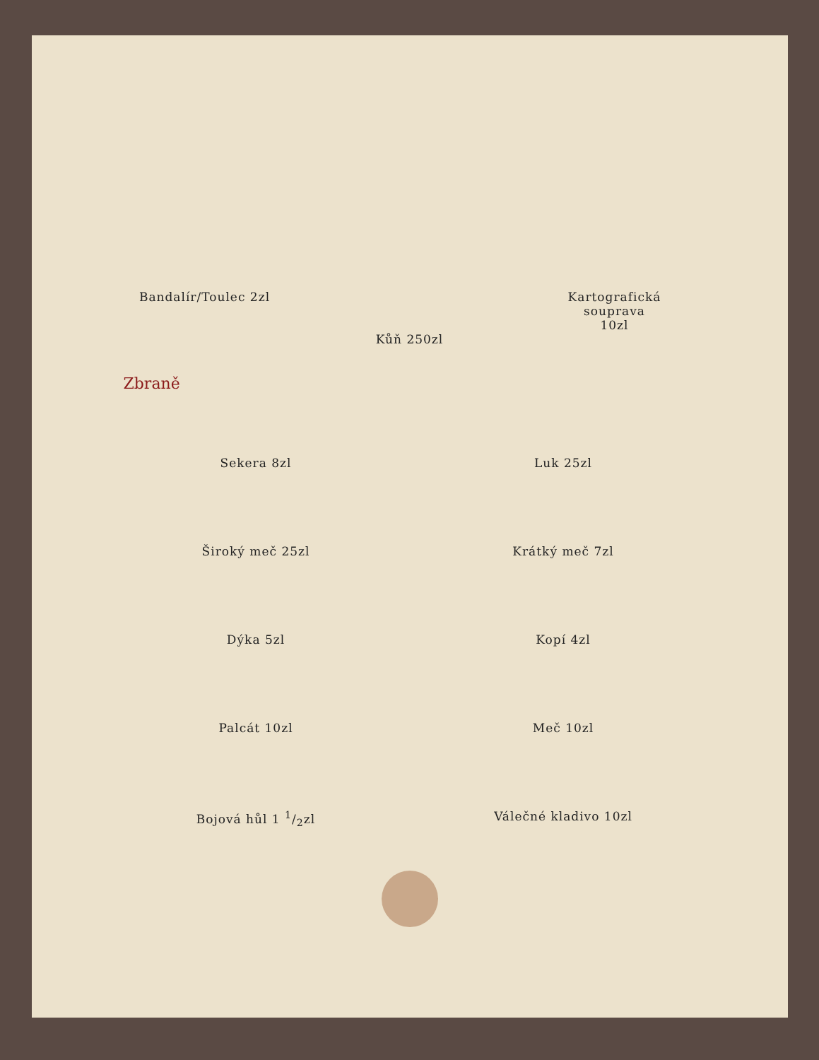Bandalír/Toulec 2zl Kůň 250zl Kartografická
souprava
10zl
Zbraně
Sekera 8zl Luk 25zl
Široký meč 25zl Krátký meč 7zl
Dýka 5zl Kopí 4zl
Palcát 10zl Meč 10zl
Bojová hůl 1 1/2zl Válečné kladivo 10zl